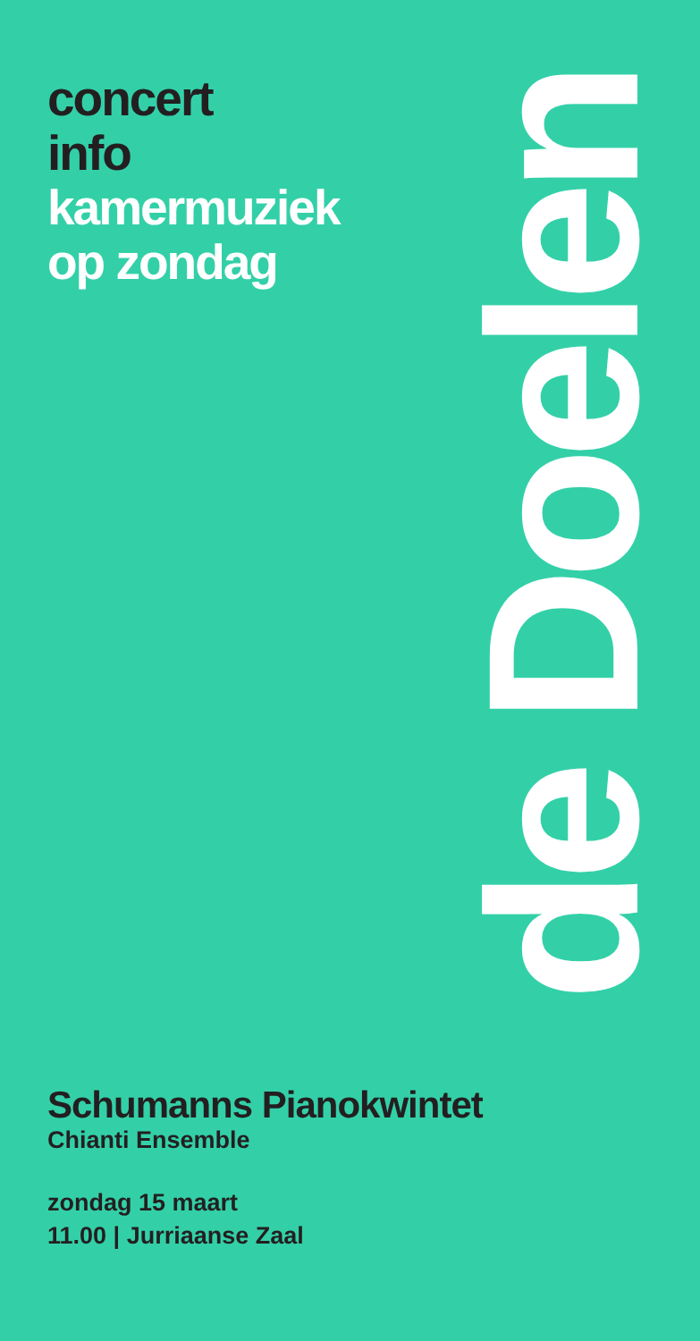concert
info
kamermuziek
op zondag
de Doelen
Schumanns Pianokwintet
Chianti Ensemble
zondag 15 maart
11.00 | Jurriaanse Zaal